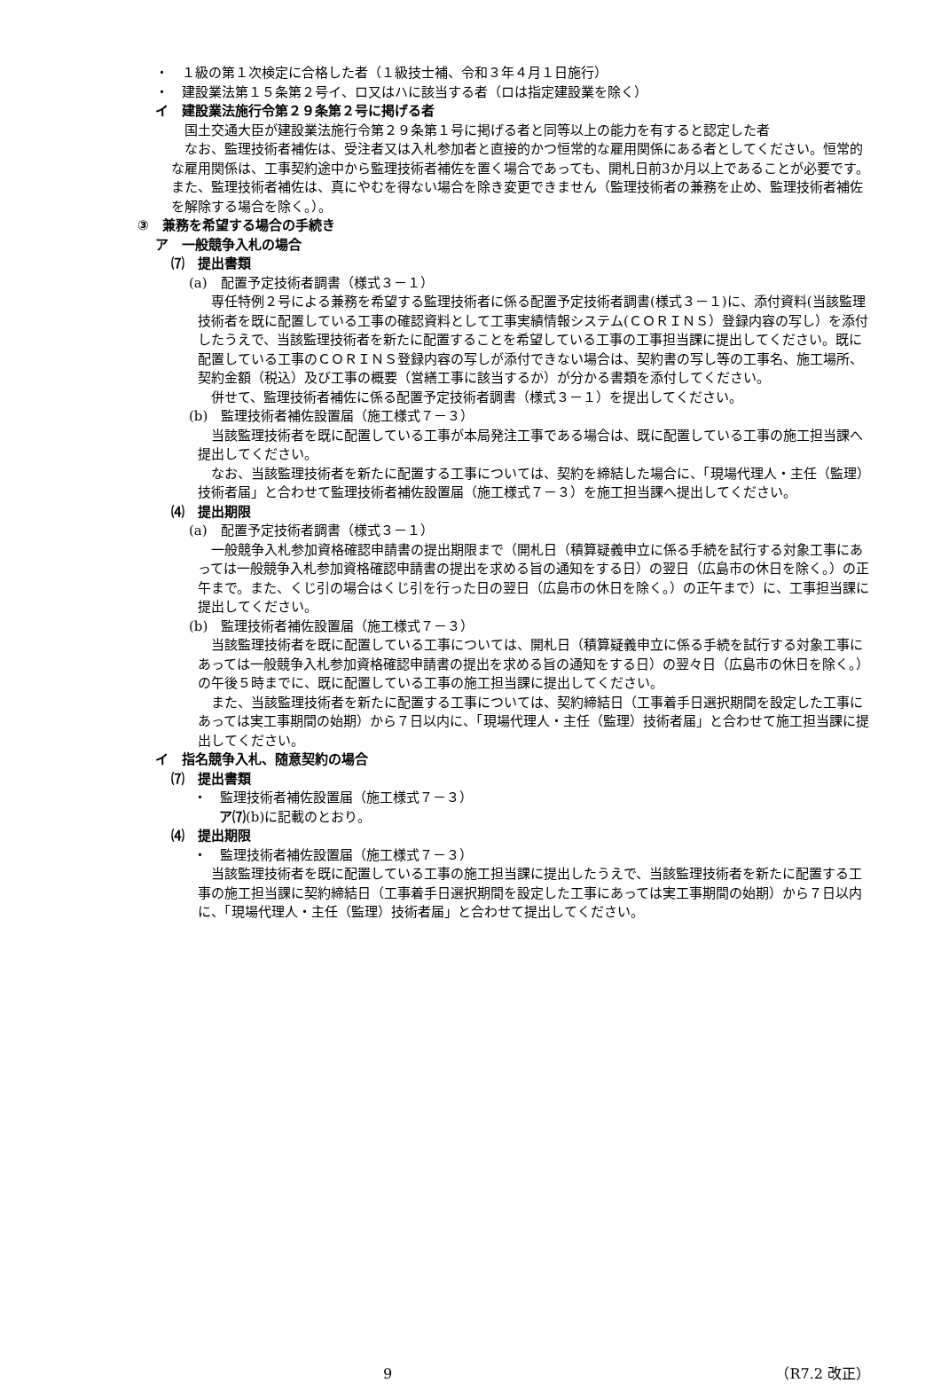・　１級の第１次検定に合格した者（１級技士補、令和３年４月１日施行）
・　建設業法第１５条第２号イ、ロ又はハに該当する者（ロは指定建設業を除く）
イ　建設業法施行令第２９条第２号に掲げる者
国土交通大臣が建設業法施行令第２９条第１号に掲げる者と同等以上の能力を有すると認定した者
なお、監理技術者補佐は、受注者又は入札参加者と直接的かつ恒常的な雇用関係にある者としてください。恒常的な雇用関係は、工事契約途中から監理技術者補佐を置く場合であっても、開札日前3か月以上であることが必要です。また、監理技術者補佐は、真にやむを得ない場合を除き変更できません（監理技術者の兼務を止め、監理技術者補佐を解除する場合を除く。）。
③　兼務を希望する場合の手続き
ア　一般競争入札の場合
⑺　提出書類
(a)　配置予定技術者調書（様式３－１）
専任特例２号による兼務を希望する監理技術者に係る配置予定技術者調書(様式３－１)に、添付資料(当該監理技術者を既に配置している工事の確認資料として工事実績情報システム(ＣＯＲＩＮＳ）登録内容の写し）を添付したうえで、当該監理技術者を新たに配置することを希望している工事の工事担当課に提出してください。既に配置している工事のＣＯＲＩＮＳ登録内容の写しが添付できない場合は、契約書の写し等の工事名、施工場所、契約金額（税込）及び工事の概要（営繕工事に該当するか）が分かる書類を添付してください。
併せて、監理技術者補佐に係る配置予定技術者調書（様式３－１）を提出してください。
(b)　監理技術者補佐設置届（施工様式７－３）
当該監理技術者を既に配置している工事が本局発注工事である場合は、既に配置している工事の施工担当課へ提出してください。
なお、当該監理技術者を新たに配置する工事については、契約を締結した場合に、「現場代理人・主任（監理）技術者届」と合わせて監理技術者補佐設置届（施工様式７－３）を施工担当課へ提出してください。
⑷　提出期限
(a)　配置予定技術者調書（様式３－１）
一般競争入札参加資格確認申請書の提出期限まで（開札日（積算疑義申立に係る手続を試行する対象工事にあっては一般競争入札参加資格確認申請書の提出を求める旨の通知をする日）の翌日（広島市の休日を除く。）の正午まで。また、くじ引の場合はくじ引を行った日の翌日（広島市の休日を除く。）の正午まで）に、工事担当課に提出してください。
(b)　監理技術者補佐設置届（施工様式７－３）
当該監理技術者を既に配置している工事については、開札日（積算疑義申立に係る手続を試行する対象工事にあっては一般競争入札参加資格確認申請書の提出を求める旨の通知をする日）の翌々日（広島市の休日を除く。）の午後５時までに、既に配置している工事の施工担当課に提出してください。
また、当該監理技術者を新たに配置する工事については、契約締結日（工事着手日選択期間を設定した工事にあっては実工事期間の始期）から７日以内に、「現場代理人・主任（監理）技術者届」と合わせて施工担当課に提出してください。
イ　指名競争入札、随意契約の場合
⑺　提出書類
・　監理技術者補佐設置届（施工様式７－３）
ア⑺(b)に記載のとおり。
⑷　提出期限
・　監理技術者補佐設置届（施工様式７－３）
当該監理技術者を既に配置している工事の施工担当課に提出したうえで、当該監理技術者を新たに配置する工事の施工担当課に契約締結日（工事着手日選択期間を設定した工事にあっては実工事期間の始期）から７日以内に、「現場代理人・主任（監理）技術者届」と合わせて提出してください。
9 （R7.2 改正）